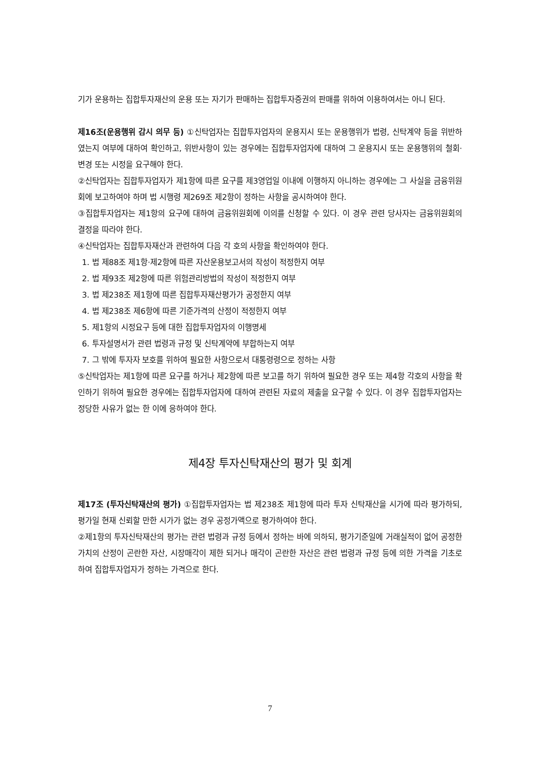기가 운용하는 집합투자재산의 운용 또는 자기가 판매하는 집합투자증권의 판매를 위하여 이용하여서는 아니 된다.
제16조(운용행위 감시 의무 등) ①신탁업자는 집합투자업자의 운용지시 또는 운용행위가 법령, 신탁계약 등을 위반하였는지 여부에 대하여 확인하고, 위반사항이 있는 경우에는 집합투자업자에 대하여 그 운용지시 또는 운용행위의 철회·변경 또는 시정을 요구해야 한다.
②신탁업자는 집합투자업자가 제1항에 따른 요구를 제3영업일 이내에 이행하지 아니하는 경우에는 그 사실을 금융위원회에 보고하여야 하며 법 시행령 제269조 제2항이 정하는 사항을 공시하여야 한다.
③집합투자업자는 제1항의 요구에 대하여 금융위원회에 이의를 신청할 수 있다. 이 경우 관련 당사자는 금융위원회의 결정을 따라야 한다.
④신탁업자는 집합투자재산과 관련하여 다음 각 호의 사항을 확인하여야 한다.
1. 법 제88조 제1항·제2항에 따른 자산운용보고서의 작성이 적정한지 여부
2. 법 제93조 제2항에 따른 위험관리방법의 작성이 적정한지 여부
3. 법 제238조 제1항에 따른 집합투자재산평가가 공정한지 여부
4. 법 제238조 제6항에 따른 기준가격의 산정이 적정한지 여부
5. 제1항의 시정요구 등에 대한 집합투자업자의 이행명세
6. 투자설명서가 관련 법령과 규정 및 신탁계약에 부합하는지 여부
7. 그 밖에 투자자 보호를 위하여 필요한 사항으로서 대통령령으로 정하는 사항
⑤신탁업자는 제1항에 따른 요구를 하거나 제2항에 따른 보고를 하기 위하여 필요한 경우 또는 제4항 각호의 사항을 확인하기 위하여 필요한 경우에는 집합투자업자에 대하여 관련된 자료의 제출을 요구할 수 있다. 이 경우 집합투자업자는 정당한 사유가 없는 한 이에 응하여야 한다.
제4장 투자신탁재산의 평가 및 회계
제17조 (투자신탁재산의 평가) ①집합투자업자는 법 제238조 제1항에 따라 투자 신탁재산을 시가에 따라 평가하되, 평가일 현재 신뢰할 만한 시가가 없는 경우 공정가액으로 평가하여야 한다.
②제1항의 투자신탁재산의 평가는 관련 법령과 규정 등에서 정하는 바에 의하되, 평가기준일에 거래실적이 없어 공정한 가치의 산정이 곤란한 자산, 시장매각이 제한 되거나 매각이 곤란한 자산은 관련 법령과 규정 등에 의한 가격을 기초로 하여 집합투자업자가 정하는 가격으로 한다.
7